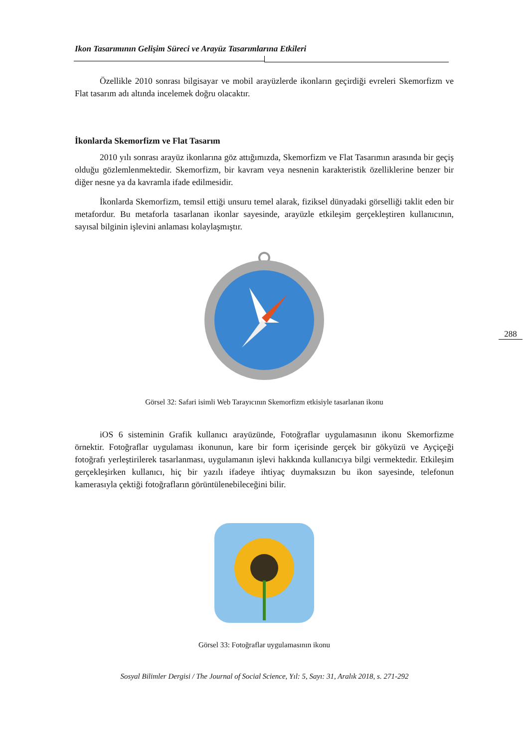Ikon Tasarımının Gelişim Süreci ve Arayüz Tasarımlarına Etkileri
Özellikle 2010 sonrası bilgisayar ve mobil arayüzlerde ikonların geçirdiği evreleri Skemorfizm ve Flat tasarım adı altında incelemek doğru olacaktır.
İkonlarda Skemorfizm ve Flat Tasarım
2010 yılı sonrası arayüz ikonlarına göz attığımızda, Skemorfizm ve Flat Tasarımın arasında bir geçiş olduğu gözlemlenmektedir. Skemorfizm, bir kavram veya nesnenin karakteristik özelliklerine benzer bir diğer nesne ya da kavramla ifade edilmesidir.
İkonlarda Skemorfizm, temsil ettiği unsuru temel alarak, fiziksel dünyadaki görselliği taklit eden bir metafordur. Bu metaforla tasarlanan ikonlar sayesinde, arayüzle etkileşim gerçekleştiren kullanıcının, sayısal bilginin işlevini anlaması kolaylaşmıştır.
Görsel 32: Safari isimli Web Tarayıcının Skemorfizm etkisiyle tasarlanan ikonu
iOS 6 sisteminin Grafik kullanıcı arayüzünde, Fotoğraflar uygulamasının ikonu Skemorfizme örnektir. Fotoğraflar uygulaması ikonunun, kare bir form içerisinde gerçek bir gökyüzü ve Ayçiçeği fotoğrafı yerleştirilerek tasarlanması, uygulamanın işlevi hakkında kullanıcıya bilgi vermektedir. Etkileşim gerçekleşirken kullanıcı, hiç bir yazılı ifadeye ihtiyaç duymaksızın bu ikon sayesinde, telefonun kamerasıyla çektiği fotoğrafların görüntülenebileceğini bilir.
Görsel 33: Fotoğraflar uygulamasının ikonu
288
Sosyal Bilimler Dergisi / The Journal of Social Science, Yıl: 5, Sayı: 31, Aralık 2018, s. 271-292